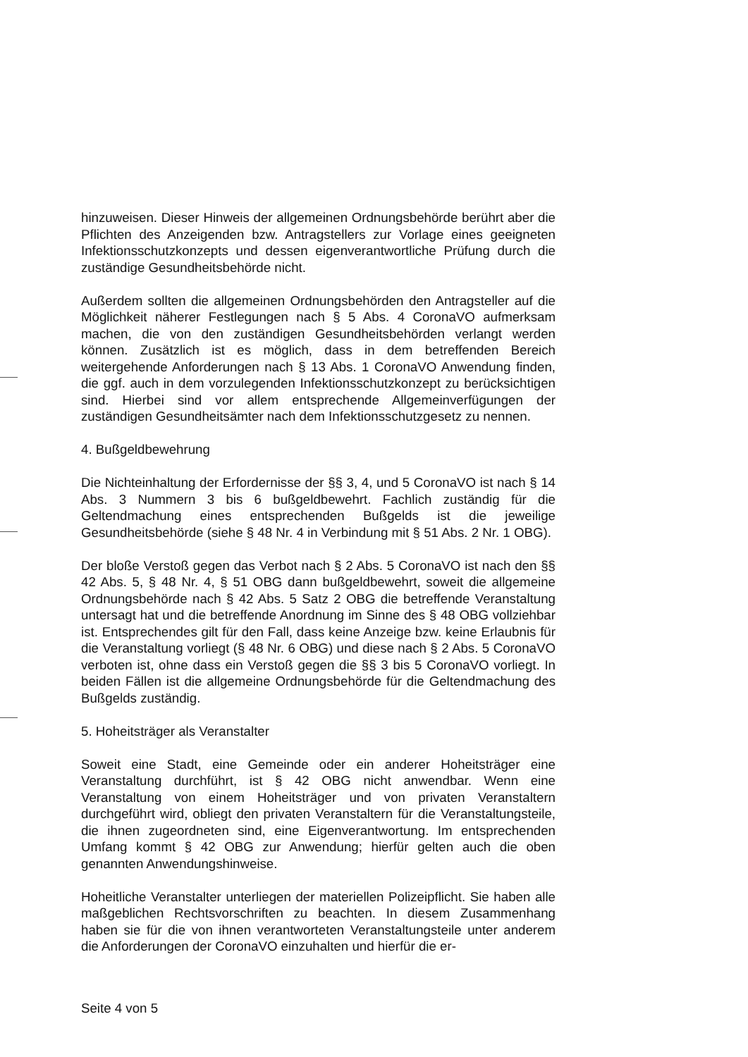hinzuweisen. Dieser Hinweis der allgemeinen Ordnungsbehörde berührt aber die Pflichten des Anzeigenden bzw. Antragstellers zur Vorlage eines geeigneten Infektionsschutzkonzepts und dessen eigenverantwortliche Prüfung durch die zuständige Gesundheitsbehörde nicht.
Außerdem sollten die allgemeinen Ordnungsbehörden den Antragsteller auf die Möglichkeit näherer Festlegungen nach § 5 Abs. 4 CoronaVO aufmerksam machen, die von den zuständigen Gesundheitsbehörden verlangt werden können. Zusätzlich ist es möglich, dass in dem betreffenden Bereich weitergehende Anforderungen nach § 13 Abs. 1 CoronaVO Anwendung finden, die ggf. auch in dem vorzulegenden Infektionsschutzkonzept zu berücksichtigen sind. Hierbei sind vor allem entsprechende Allgemeinverfügungen der zuständigen Gesundheitsämter nach dem Infektionsschutzgesetz zu nennen.
4. Bußgeldbewehrung
Die Nichteinhaltung der Erfordernisse der §§ 3, 4, und 5 CoronaVO ist nach § 14 Abs. 3 Nummern 3 bis 6 bußgeldbewehrt. Fachlich zuständig für die Geltendmachung eines entsprechenden Bußgelds ist die jeweilige Gesundheitsbehörde (siehe § 48 Nr. 4 in Verbindung mit § 51 Abs. 2 Nr. 1 OBG).
Der bloße Verstoß gegen das Verbot nach § 2 Abs. 5 CoronaVO ist nach den §§ 42 Abs. 5, § 48 Nr. 4, § 51 OBG dann bußgeldbewehrt, soweit die allgemeine Ordnungsbehörde nach § 42 Abs. 5 Satz 2 OBG die betreffende Veranstaltung untersagt hat und die betreffende Anordnung im Sinne des § 48 OBG vollziehbar ist. Entsprechendes gilt für den Fall, dass keine Anzeige bzw. keine Erlaubnis für die Veranstaltung vorliegt (§ 48 Nr. 6 OBG) und diese nach § 2 Abs. 5 CoronaVO verboten ist, ohne dass ein Verstoß gegen die §§ 3 bis 5 CoronaVO vorliegt. In beiden Fällen ist die allgemeine Ordnungsbehörde für die Geltendmachung des Bußgelds zuständig.
5. Hoheitsträger als Veranstalter
Soweit eine Stadt, eine Gemeinde oder ein anderer Hoheitsträger eine Veranstaltung durchführt, ist § 42 OBG nicht anwendbar. Wenn eine Veranstaltung von einem Hoheitsträger und von privaten Veranstaltern durchgeführt wird, obliegt den privaten Veranstaltern für die Veranstaltungsteile, die ihnen zugeordneten sind, eine Eigenverantwortung. Im entsprechenden Umfang kommt § 42 OBG zur Anwendung; hierfür gelten auch die oben genannten Anwendungshinweise.
Hoheitliche Veranstalter unterliegen der materiellen Polizeipflicht. Sie haben alle maßgeblichen Rechtsvorschriften zu beachten. In diesem Zusammenhang haben sie für die von ihnen verantworteten Veranstaltungsteile unter anderem die Anforderungen der CoronaVO einzuhalten und hierfür die er-
Seite 4 von 5